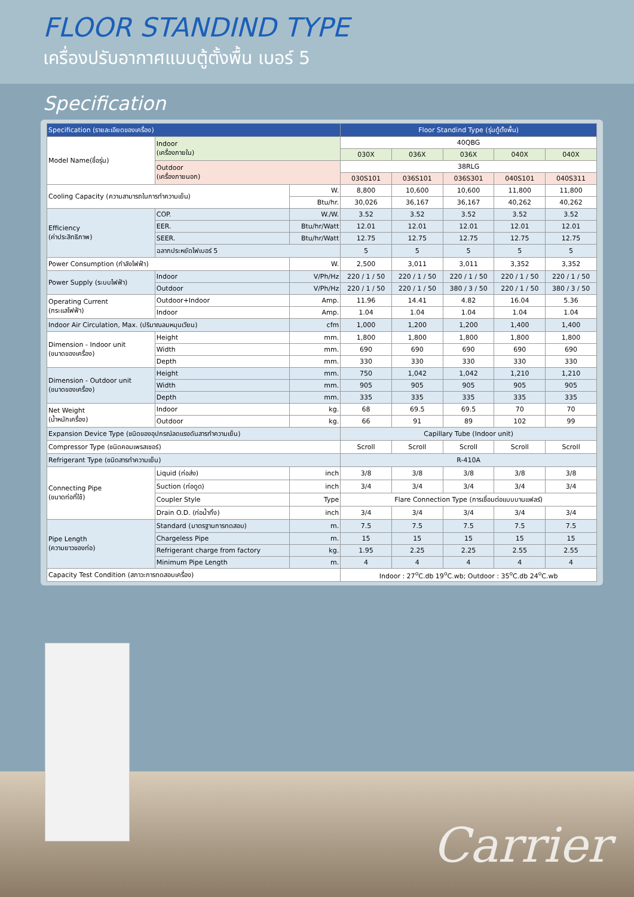FLOOR STANDIND TYPE
เครื่องปรับอากาศแบบตู้ตั้งพื้น เบอร์ 5
Specification
| Specification (รายละเอียดของเครื่อง) | | | Floor Standind Type (รุ่นตู้ตั้งพื้น) | | | | |
| --- | --- | --- | --- | --- | --- | --- | --- |
| Model Name(ชื่อรุ่น) | Indoor (เครื่องภายใน) | | 40QBG | | | | |
| | | | 030X | 036X | 036X | 040X | 040X |
| | Outdoor (เครื่องภายนอก) | | 38RLG | | | | |
| | | | 030S101 | 036S101 | 036S301 | 040S101 | 040S311 |
| Cooling Capacity (ความสามารถในการทำความเย็น) | | W. | 8,800 | 10,600 | 10,600 | 11,800 | 11,800 |
| | | Btu/hr. | 30,026 | 36,167 | 36,167 | 40,262 | 40,262 |
| Efficiency (ค่าประสิทธิภาพ) | COP. | W./W. | 3.52 | 3.52 | 3.52 | 3.52 | 3.52 |
| | EER. | Btu/hr/Watt | 12.01 | 12.01 | 12.01 | 12.01 | 12.01 |
| | SEER. | Btu/hr/Watt | 12.75 | 12.75 | 12.75 | 12.75 | 12.75 |
| | ฉลากประหยัดไฟเบอร์ 5 | | 5 | 5 | 5 | 5 | 5 |
| Power Consumption (กำลังไฟฟ้า) | | W. | 2,500 | 3,011 | 3,011 | 3,352 | 3,352 |
| Power Supply (ระบบไฟฟ้า) | Indoor | V/Ph/Hz | 220 / 1 / 50 | 220 / 1 / 50 | 220 / 1 / 50 | 220 / 1 / 50 | 220 / 1 / 50 |
| | Outdoor | V/Ph/Hz | 220 / 1 / 50 | 220 / 1 / 50 | 380 / 3 / 50 | 220 / 1 / 50 | 380 / 3 / 50 |
| Operating Current (กระแสไฟฟ้า) | Outdoor+Indoor | Amp. | 11.96 | 14.41 | 4.82 | 16.04 | 5.36 |
| | Indoor | Amp. | 1.04 | 1.04 | 1.04 | 1.04 | 1.04 |
| Indoor Air Circulation, Max. (ปริมาณลมหมุนเวียน) | | cfm | 1,000 | 1,200 | 1,200 | 1,400 | 1,400 |
| Dimension - Indoor unit (ขนาดของเครื่อง) | Height | mm. | 1,800 | 1,800 | 1,800 | 1,800 | 1,800 |
| | Width | mm. | 690 | 690 | 690 | 690 | 690 |
| | Depth | mm. | 330 | 330 | 330 | 330 | 330 |
| Dimension - Outdoor unit (ขนาดของเครื่อง) | Height | mm. | 750 | 1,042 | 1,042 | 1,210 | 1,210 |
| | Width | mm. | 905 | 905 | 905 | 905 | 905 |
| | Depth | mm. | 335 | 335 | 335 | 335 | 335 |
| Net Weight (น้ำหนักเครื่อง) | Indoor | kg. | 68 | 69.5 | 69.5 | 70 | 70 |
| | Outdoor | kg. | 66 | 91 | 89 | 102 | 99 |
| Expansion Device Type (ชนิดของอุปกรณ์ลดแรงดันสารทำความเย็น) | | | Capillary Tube (Indoor unit) | | | | |
| Compressor Type (ชนิดคอมเพรสเซอร์) | | | Scroll | Scroll | Scroll | Scroll | Scroll |
| Refrigerant Type (ชนิดสารทำความเย็น) | | | R-410A | | | | |
| Connecting Pipe (ขนาดท่อที่ใช้) | Liquid (ท่อส่ง) | inch | 3/8 | 3/8 | 3/8 | 3/8 | 3/8 |
| | Suction (ท่อดูด) | inch | 3/4 | 3/4 | 3/4 | 3/4 | 3/4 |
| | Coupler Style | Type | Flare Connection Type (การเชื่อมต่อแบบบานแฟลร์) | | | | |
| | Drain O.D. (ท่อน้ำทิ้ง) | inch | 3/4 | 3/4 | 3/4 | 3/4 | 3/4 |
| Pipe Length (ความยาวของท่อ) | Standard (มาตรฐานการทดสอบ) | m. | 7.5 | 7.5 | 7.5 | 7.5 | 7.5 |
| | Chargeless Pipe | m. | 15 | 15 | 15 | 15 | 15 |
| | Refrigerant charge from factory | kg. | 1.95 | 2.25 | 2.25 | 2.55 | 2.55 |
| | Minimum Pipe Length | m. | 4 | 4 | 4 | 4 | 4 |
| Capacity Test Condition (สภาวะการทดสอบเครื่อง) | | | Indoor : 27<sup>o</sup>C.db 19<sup>o</sup>C.wb; Outdoor : 35<sup>o</sup>C.db 24<sup>o</sup>C.wb | | | | |
Carrier